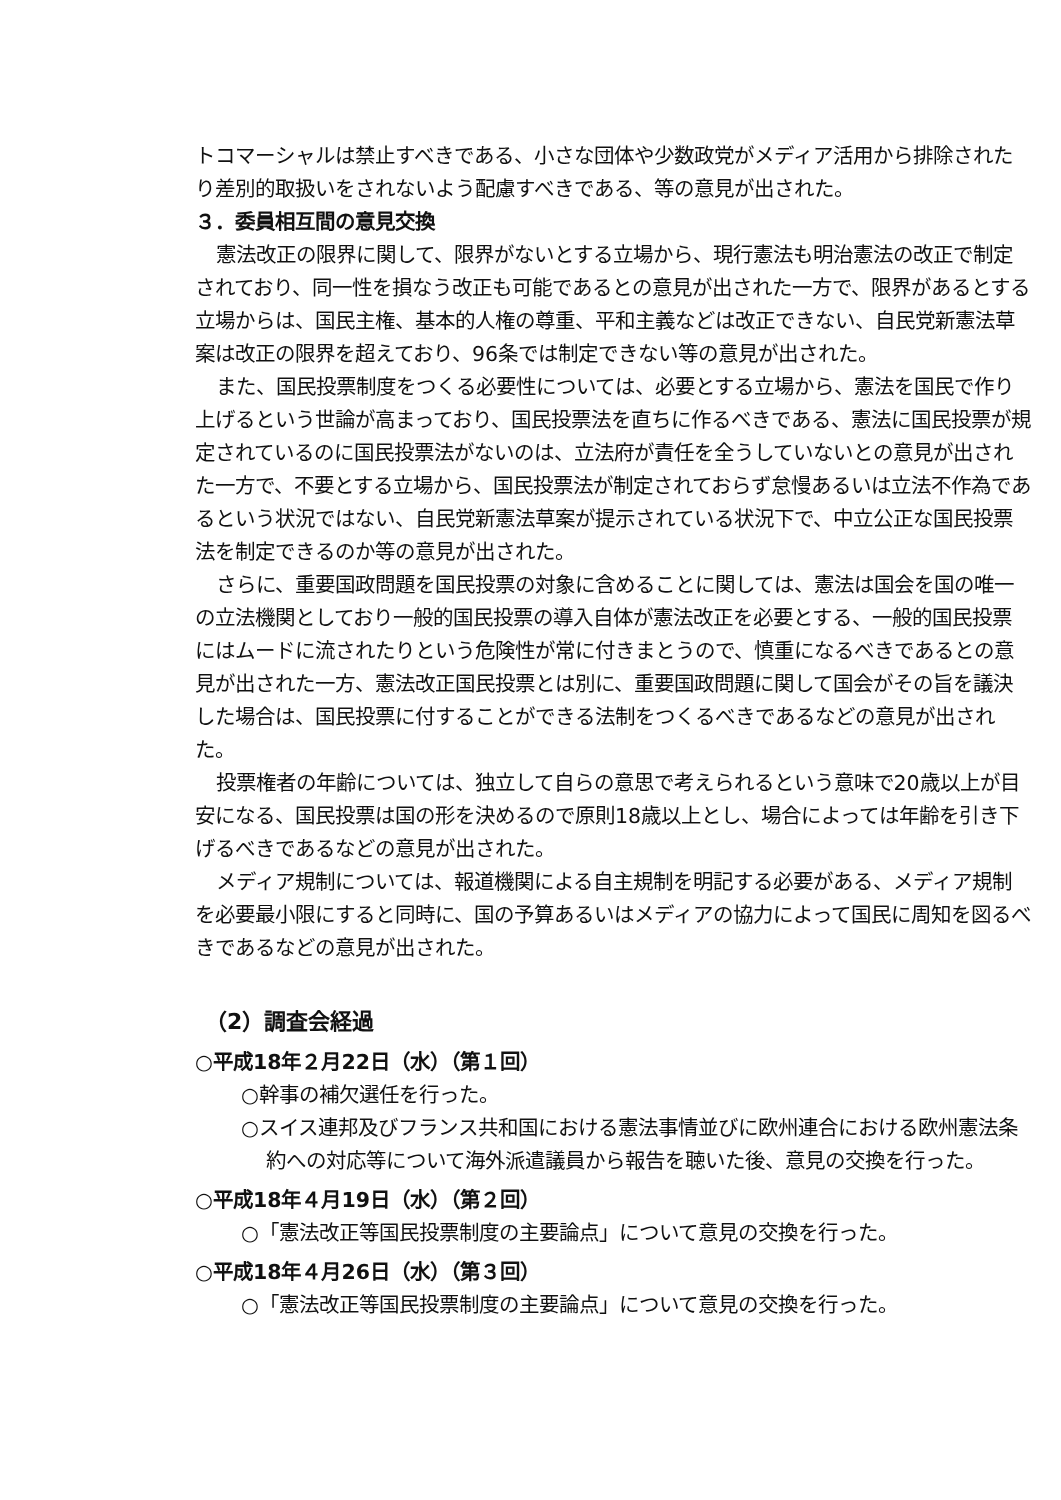トコマーシャルは禁止すべきである、小さな団体や少数政党がメディア活用から排除されたり差別的取扱いをされないよう配慮すべきである、等の意見が出された。
３．委員相互間の意見交換
憲法改正の限界に関して、限界がないとする立場から、現行憲法も明治憲法の改正で制定されており、同一性を損なう改正も可能であるとの意見が出された一方で、限界があるとする立場からは、国民主権、基本的人権の尊重、平和主義などは改正できない、自民党新憲法草案は改正の限界を超えており、96条では制定できない等の意見が出された。
また、国民投票制度をつくる必要性については、必要とする立場から、憲法を国民で作り上げるという世論が高まっており、国民投票法を直ちに作るべきである、憲法に国民投票が規定されているのに国民投票法がないのは、立法府が責任を全うしていないとの意見が出された一方で、不要とする立場から、国民投票法が制定されておらず怠慢あるいは立法不作為であるという状況ではない、自民党新憲法草案が提示されている状況下で、中立公正な国民投票法を制定できるのか等の意見が出された。
さらに、重要国政問題を国民投票の対象に含めることに関しては、憲法は国会を国の唯一の立法機関としており一般的国民投票の導入自体が憲法改正を必要とする、一般的国民投票にはムードに流されたりという危険性が常に付きまとうので、慎重になるべきであるとの意見が出された一方、憲法改正国民投票とは別に、重要国政問題に関して国会がその旨を議決した場合は、国民投票に付することができる法制をつくるべきであるなどの意見が出された。
投票権者の年齢については、独立して自らの意思で考えられるという意味で20歳以上が目安になる、国民投票は国の形を決めるので原則18歳以上とし、場合によっては年齢を引き下げるべきであるなどの意見が出された。
メディア規制については、報道機関による自主規制を明記する必要がある、メディア規制を必要最小限にすると同時に、国の予算あるいはメディアの協力によって国民に周知を図るべきであるなどの意見が出された。
（2）調査会経過
○平成18年２月22日（水）（第１回）
○幹事の補欠選任を行った。
○スイス連邦及びフランス共和国における憲法事情並びに欧州連合における欧州憲法条約への対応等について海外派遣議員から報告を聴いた後、意見の交換を行った。
○平成18年４月19日（水）（第２回）
○「憲法改正等国民投票制度の主要論点」について意見の交換を行った。
○平成18年４月26日（水）（第３回）
○「憲法改正等国民投票制度の主要論点」について意見の交換を行った。